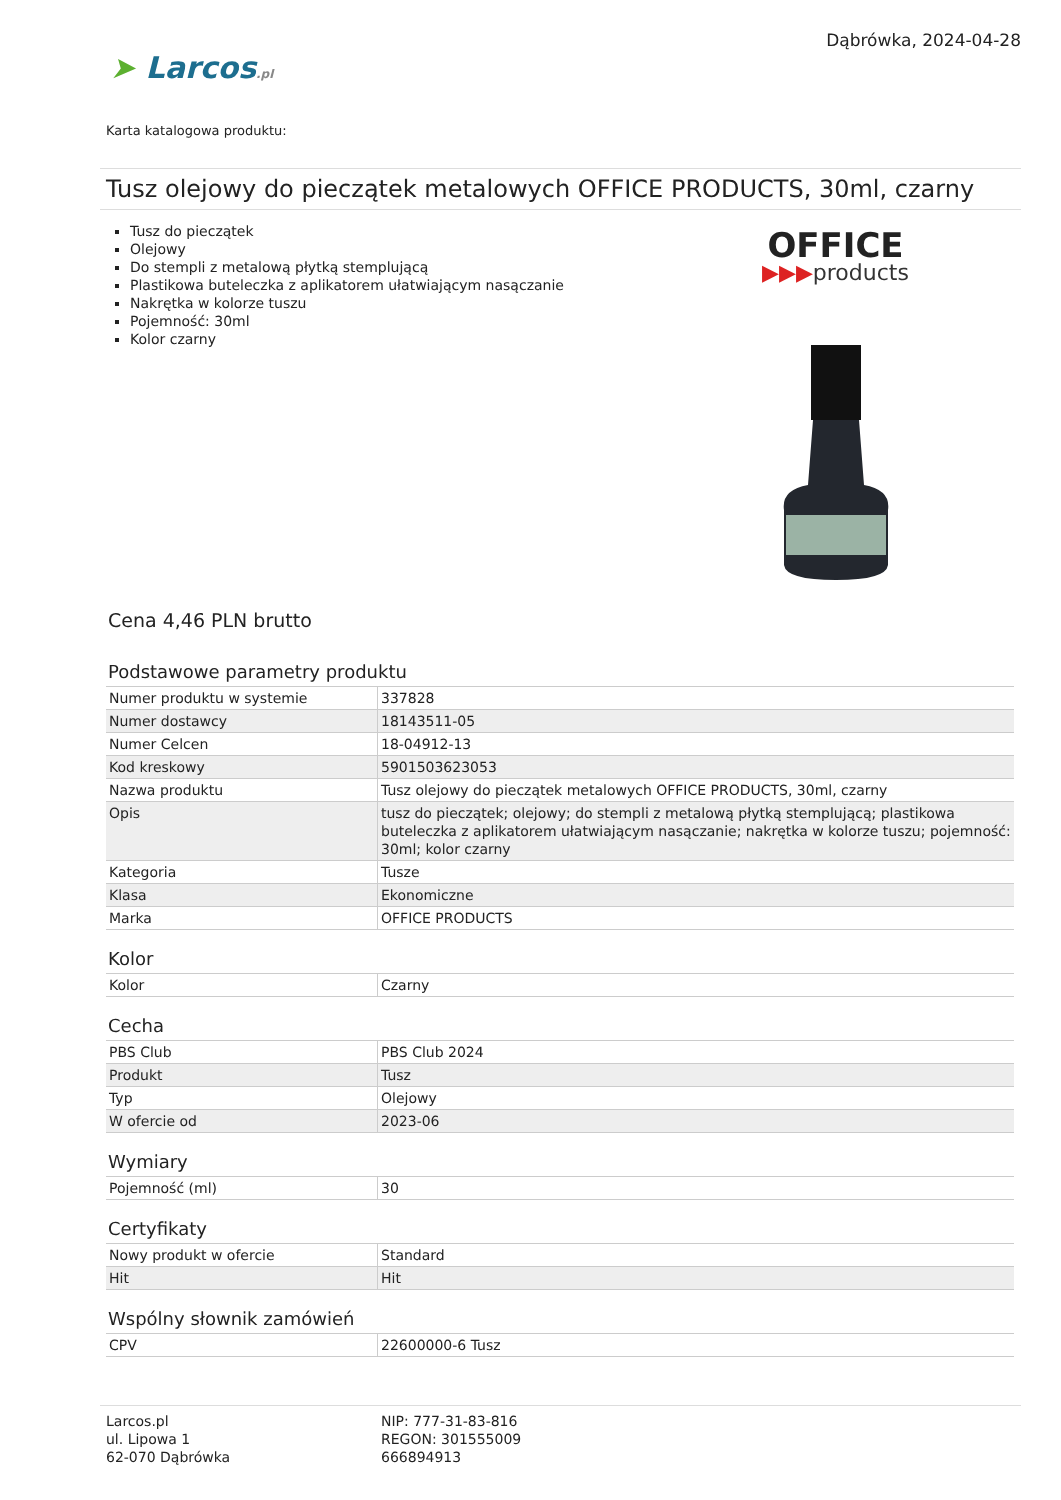➤ Larcos.pl
Dąbrówka, 2024-04-28
Karta katalogowa produktu:
Tusz olejowy do pieczątek metalowych OFFICE PRODUCTS, 30ml, czarny
Tusz do pieczątek
Olejowy
Do stempli z metalową płytką stemplującą
Plastikowa buteleczka z aplikatorem ułatwiającym nasączanie
Nakrętka w kolorze tuszu
Pojemność: 30ml
Kolor czarny
OFFICE
▶▶▶products
Cena 4,46 PLN brutto
Podstawowe parametry produktu
| Numer produktu w systemie | 337828 |
| Numer dostawcy | 18143511-05 |
| Numer Celcen | 18-04912-13 |
| Kod kreskowy | 5901503623053 |
| Nazwa produktu | Tusz olejowy do pieczątek metalowych OFFICE PRODUCTS, 30ml, czarny |
| Opis | tusz do pieczątek; olejowy; do stempli z metalową płytką stemplującą; plastikowa buteleczka z aplikatorem ułatwiającym nasączanie; nakrętka w kolorze tuszu; pojemność: 30ml; kolor czarny |
| Kategoria | Tusze |
| Klasa | Ekonomiczne |
| Marka | OFFICE PRODUCTS |
Kolor
| Kolor | Czarny |
Cecha
| PBS Club | PBS Club 2024 |
| Produkt | Tusz |
| Typ | Olejowy |
| W ofercie od | 2023-06 |
Wymiary
| Pojemność (ml) | 30 |
Certyfikaty
| Nowy produkt w ofercie | Standard |
| Hit | Hit |
Wspólny słownik zamówień
| CPV | 22600000-6 Tusz |
Larcos.pl
ul. Lipowa 1
62-070 Dąbrówka
NIP: 777-31-83-816
REGON: 301555009
666894913